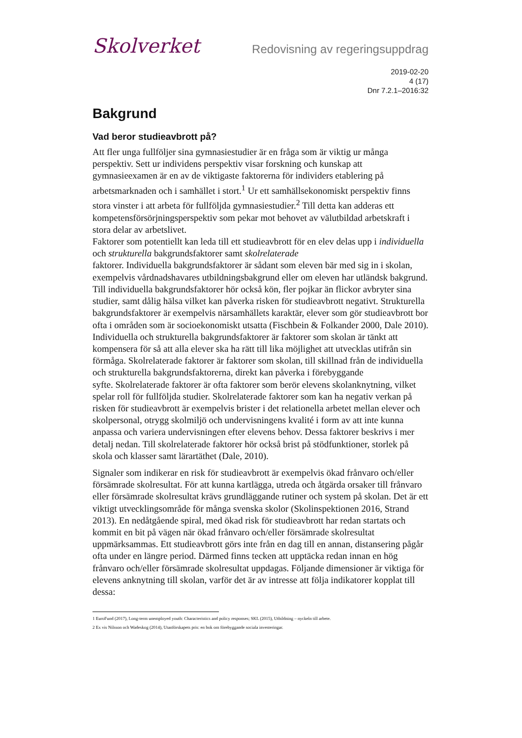Skolverket
Redovisning av regeringsuppdrag
2019-02-20
4 (17)
Dnr 7.2.1–2016:32
Bakgrund
Vad beror studieavbrott på?
Att fler unga fullföljer sina gymnasiestudier är en fråga som är viktig ur många perspektiv. Sett ur individens perspektiv visar forskning och kunskap att gymnasieexamen är en av de viktigaste faktorerna för individers etablering på arbetsmarknaden och i samhället i stort.<sup>1</sup> Ur ett samhällsekonomiskt perspektiv finns stora vinster i att arbeta för fullföljda gymnasiestudier.<sup>2</sup> Till detta kan adderas ett kompetensförsörjningsperspektiv som pekar mot behovet av välutbildad arbetskraft i stora delar av arbetslivet.
Faktorer som potentiellt kan leda till ett studieavbrott för en elev delas upp i individuella och strukturella bakgrundsfaktorer samt skolrelaterade
faktorer. Individuella bakgrundsfaktorer är sådant som eleven bär med sig in i skolan, exempelvis vårdnadshavares utbildningsbakgrund eller om eleven har utländsk bakgrund. Till individuella bakgrundsfaktorer hör också kön, fler pojkar än flickor avbryter sina studier, samt dålig hälsa vilket kan påverka risken för studieavbrott negativt. Strukturella bakgrundsfaktorer är exempelvis närsamhällets karaktär, elever som gör studieavbrott bor ofta i områden som är socioekonomiskt utsatta (Fischbein & Folkander 2000, Dale 2010). Individuella och strukturella bakgrundsfaktorer är faktorer som skolan är tänkt att kompensera för så att alla elever ska ha rätt till lika möjlighet att utvecklas utifrån sin förmåga. Skolrelaterade faktorer är faktorer som skolan, till skillnad från de individuella och strukturella bakgrundsfaktorerna, direkt kan påverka i förebyggande
syfte. Skolrelaterade faktorer är ofta faktorer som berör elevens skolanknytning, vilket spelar roll för fullföljda studier. Skolrelaterade faktorer som kan ha negativ verkan på risken för studieavbrott är exempelvis brister i det relationella arbetet mellan elever och skolpersonal, otrygg skolmiljö och undervisningens kvalité i form av att inte kunna anpassa och variera undervisningen efter elevens behov. Dessa faktorer beskrivs i mer detalj nedan. Till skolrelaterade faktorer hör också brist på stödfunktioner, storlek på skola och klasser samt lärartäthet (Dale, 2010).
Signaler som indikerar en risk för studieavbrott är exempelvis ökad frånvaro och/eller försämrade skolresultat. För att kunna kartlägga, utreda och åtgärda orsaker till frånvaro eller försämrade skolresultat krävs grundläggande rutiner och system på skolan. Det är ett viktigt utvecklingsområde för många svenska skolor (Skolinspektionen 2016, Strand 2013). En nedåtgående spiral, med ökad risk för studieavbrott har redan startats och kommit en bit på vägen när ökad frånvaro och/eller försämrade skolresultat uppmärksammas. Ett studieavbrott görs inte från en dag till en annan, distansering pågår ofta under en längre period. Därmed finns tecken att upptäcka redan innan en hög frånvaro och/eller försämrade skolresultat uppdagas. Följande dimensioner är viktiga för elevens anknytning till skolan, varför det är av intresse att följa indikatorer kopplat till dessa:
1 EuroFund (2017), Long-term unemployed youth: Characteristics and policy responses; SKL (2015), Utbildning – nyckeln till arbete.
2 Ex vis Nilsson och Wadeskog (2014), Utanförskapets pris: en bok om förebyggande sociala investeringar.